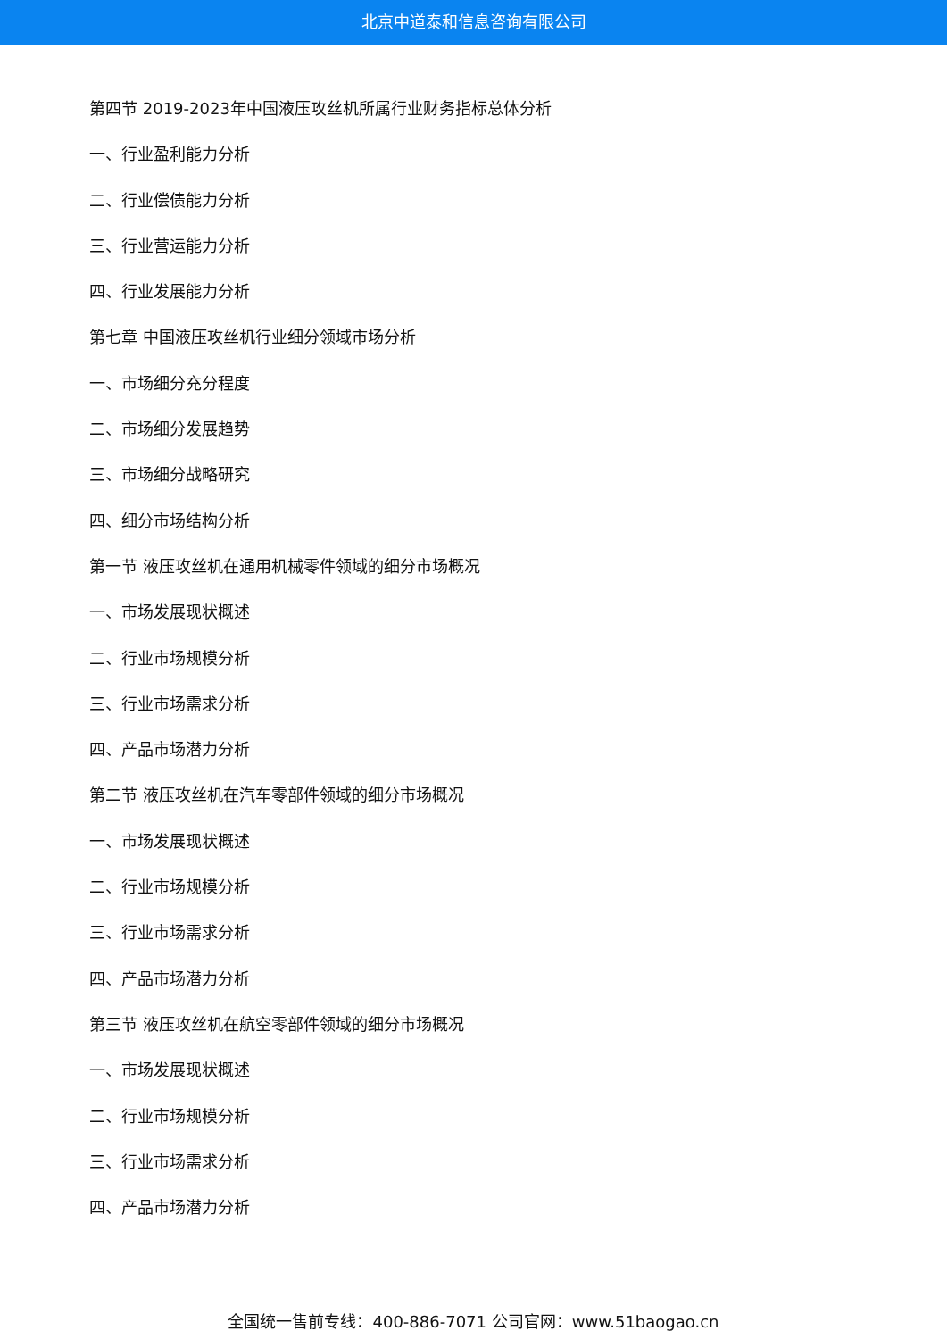北京中道泰和信息咨询有限公司
第四节 2019-2023年中国液压攻丝机所属行业财务指标总体分析
一、行业盈利能力分析
二、行业偿债能力分析
三、行业营运能力分析
四、行业发展能力分析
第七章 中国液压攻丝机行业细分领域市场分析
一、市场细分充分程度
二、市场细分发展趋势
三、市场细分战略研究
四、细分市场结构分析
第一节 液压攻丝机在通用机械零件领域的细分市场概况
一、市场发展现状概述
二、行业市场规模分析
三、行业市场需求分析
四、产品市场潜力分析
第二节 液压攻丝机在汽车零部件领域的细分市场概况
一、市场发展现状概述
二、行业市场规模分析
三、行业市场需求分析
四、产品市场潜力分析
第三节 液压攻丝机在航空零部件领域的细分市场概况
一、市场发展现状概述
二、行业市场规模分析
三、行业市场需求分析
四、产品市场潜力分析
全国统一售前专线：400-886-7071 公司官网：www.51baogao.cn